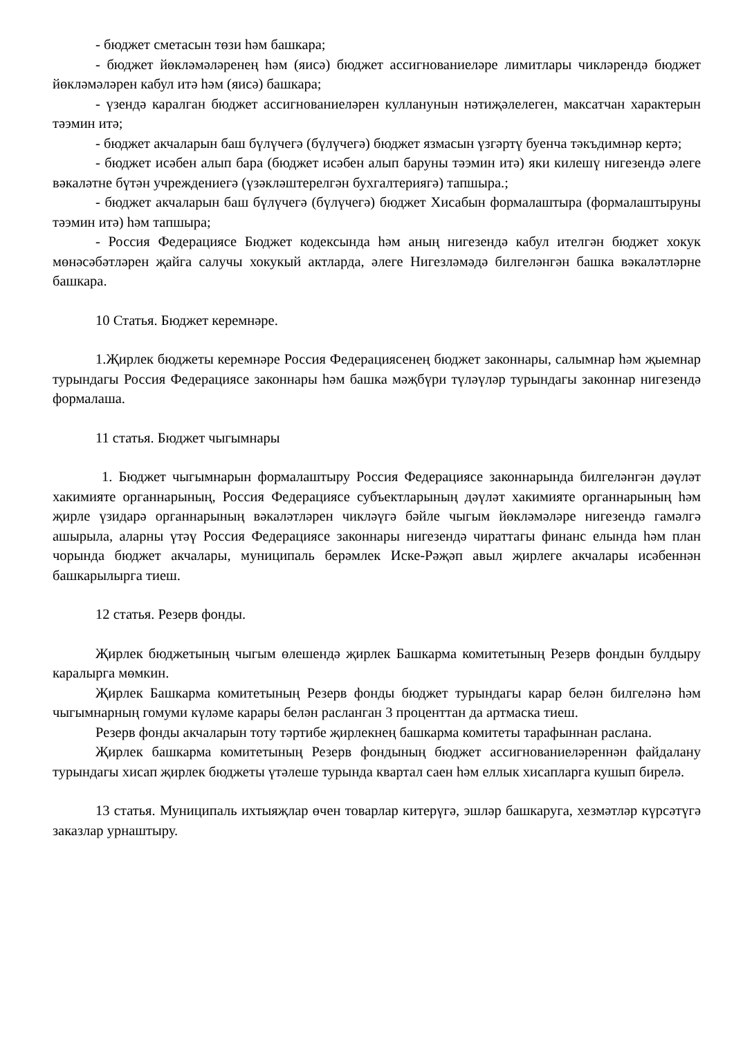- бюджет сметасын төзи һәм башкара;
- бюджет йөкләмәләренең һәм (яисә) бюджет ассигнованиеләре лимитлары чикләрендә бюджет йөкләмәләрен кабул итә һәм (яисә) башкара;
- үзендә каралган бюджет ассигнованиеләрен кулланунын нәтиҗәлелеген, максатчан характерын тәэмин итә;
- бюджет акчаларын баш бүлүчегә (бүлүчегә) бюджет язмасын үзгәртү буенча тәкъдимнәр кертә;
- бюджет исәбен алып бара (бюджет исәбен алып баруны тәэмин итә) яки килешү нигезендә әлеге вәкаләтне бүтән учреждениегә (үзәкләштерелгән бухгалтериягә) тапшыра.;
- бюджет акчаларын баш бүлүчегә (бүлүчегә) бюджет Хисабын формалаштыра (формалаштыруны тәэмин итә) һәм тапшыра;
- Россия Федерациясе Бюджет кодексында һәм аның нигезендә кабул ителгән бюджет хокук мөнәсәбәтләрен җайга салучы хокукый актларда, әлеге Нигезләмәдә билгеләнгән башка вәкаләтләрне башкара.
10 Статья. Бюджет керемнәре.
1.Җирлек бюджеты керемнәре Россия Федерациясенең бюджет законнары, салымнар һәм җыемнар турындагы Россия Федерациясе законнары һәм башка мәҗбүри түләүләр турындагы законнар нигезендә формалаша.
11 статья. Бюджет чыгымнары
1. Бюджет чыгымнарын формалаштыру Россия Федерациясе законнарында билгеләнгән дәүләт хакимияте органнарының, Россия Федерациясе субъектларының дәүләт хакимияте органнарының һәм җирле үзидарә органнарының вәкаләтләрен чикләүгә бәйле чыгым йөкләмәләре нигезендә гамәлгә ашырыла, аларны үтәү Россия Федерациясе законнары нигезендә чираттагы финанс елында һәм план чорында бюджет акчалары, муниципаль берәмлек Иске-Рәҗәп авыл җирлеге акчалары исәбеннән башкарылырга тиеш.
12 статья. Резерв фонды.
Җирлек бюджетының чыгым өлешендә җирлек Башкарма комитетының Резерв фондын булдыру каралырга мөмкин.
Җирлек Башкарма комитетының Резерв фонды бюджет турындагы карар белән билгеләнә һәм чыгымнарның гомуми күләме карары белән расланган 3 проценттан да артмаска тиеш.
Резерв фонды акчаларын тоту тәртибе җирлекнең башкарма комитеты тарафыннан раслана.
Җирлек башкарма комитетының Резерв фондының бюджет ассигнованиеләреннән файдалану турындагы хисап җирлек бюджеты үтәлеше турында квартал саен һәм еллык хисапларга кушып бирелә.
13 статья. Муниципаль ихтыяҗлар өчен товарлар китерүгә, эшләр башкаруга, хезмәтләр күрсәтүгә заказлар урнаштыру.